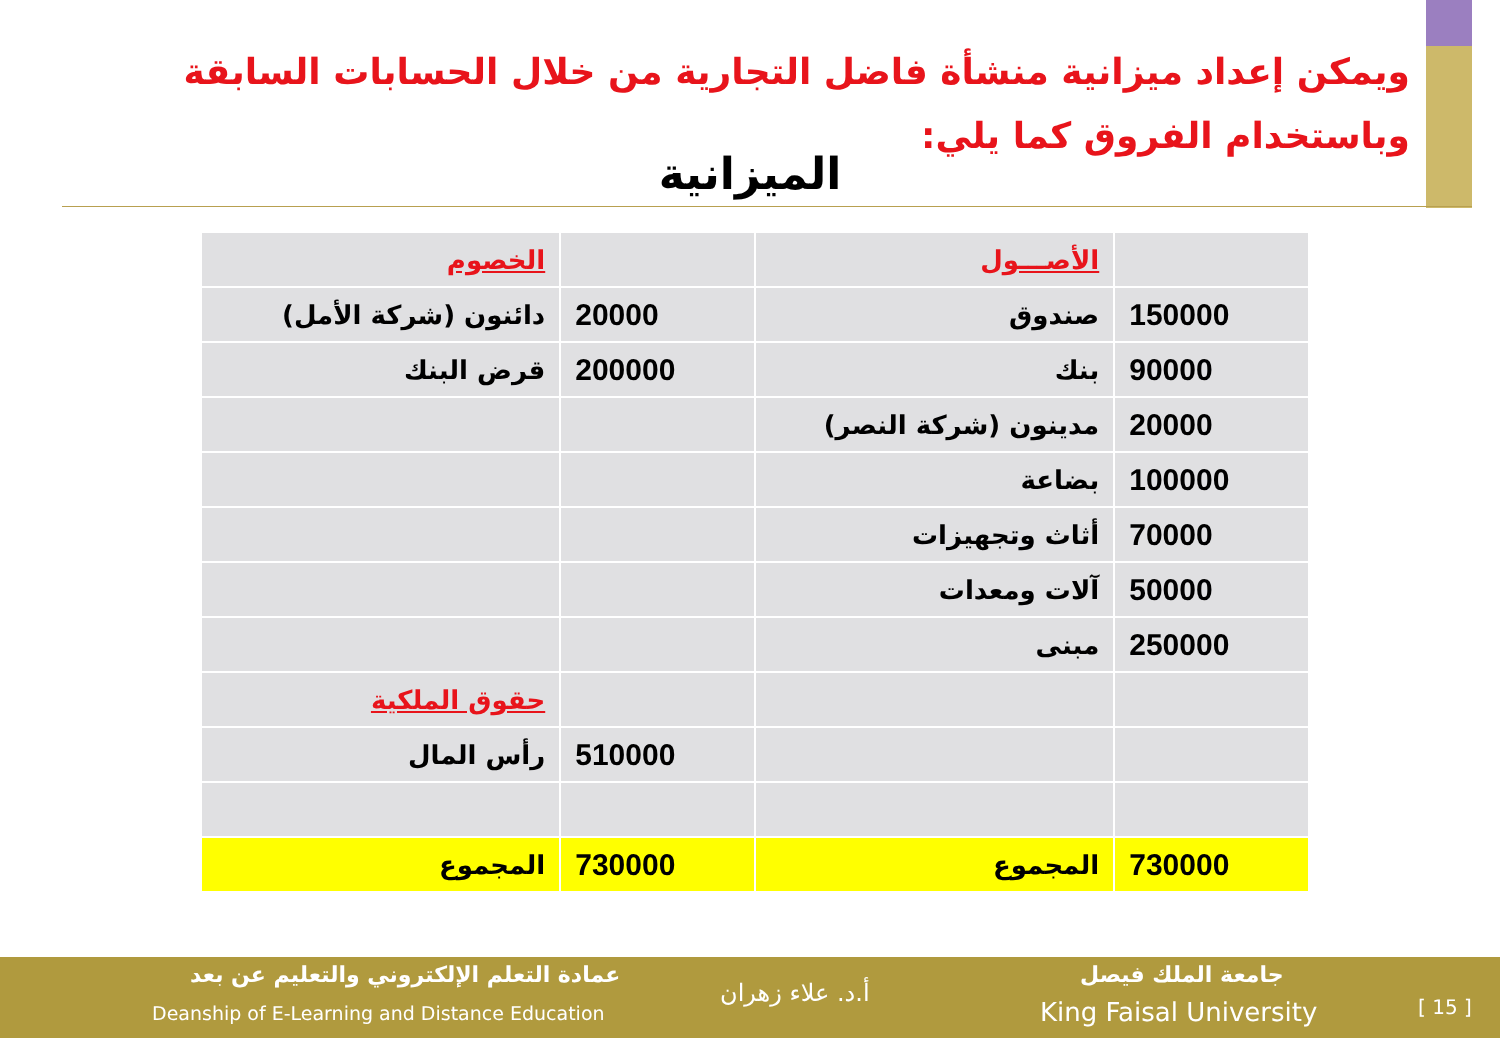ويمكن إعداد ميزانية منشأة فاضل التجارية من خلال الحسابات السابقة وباستخدام الفروق كما يلي:
الميزانية
| | الأصـــول | | الخصوم |
| 150000 | صندوق | 20000 | دائنون (شركة الأمل) |
| 90000 | بنك | 200000 | قرض البنك |
| 20000 | مدينون (شركة النصر) | | |
| 100000 | بضاعة | | |
| 70000 | أثاث وتجهيزات | | |
| 50000 | آلات ومعدات | | |
| 250000 | مبنى | | |
| | | | حقوق الملكية |
| | | 510000 | رأس المال |
| 730000 | المجموع | 730000 | المجموع |
عمادة التعلم الإلكتروني والتعليم عن بعد
Deanship of E-Learning and Distance Education
أ.د. علاء زهران
جامعة الملك فيصل
King Faisal University [ 15 ]